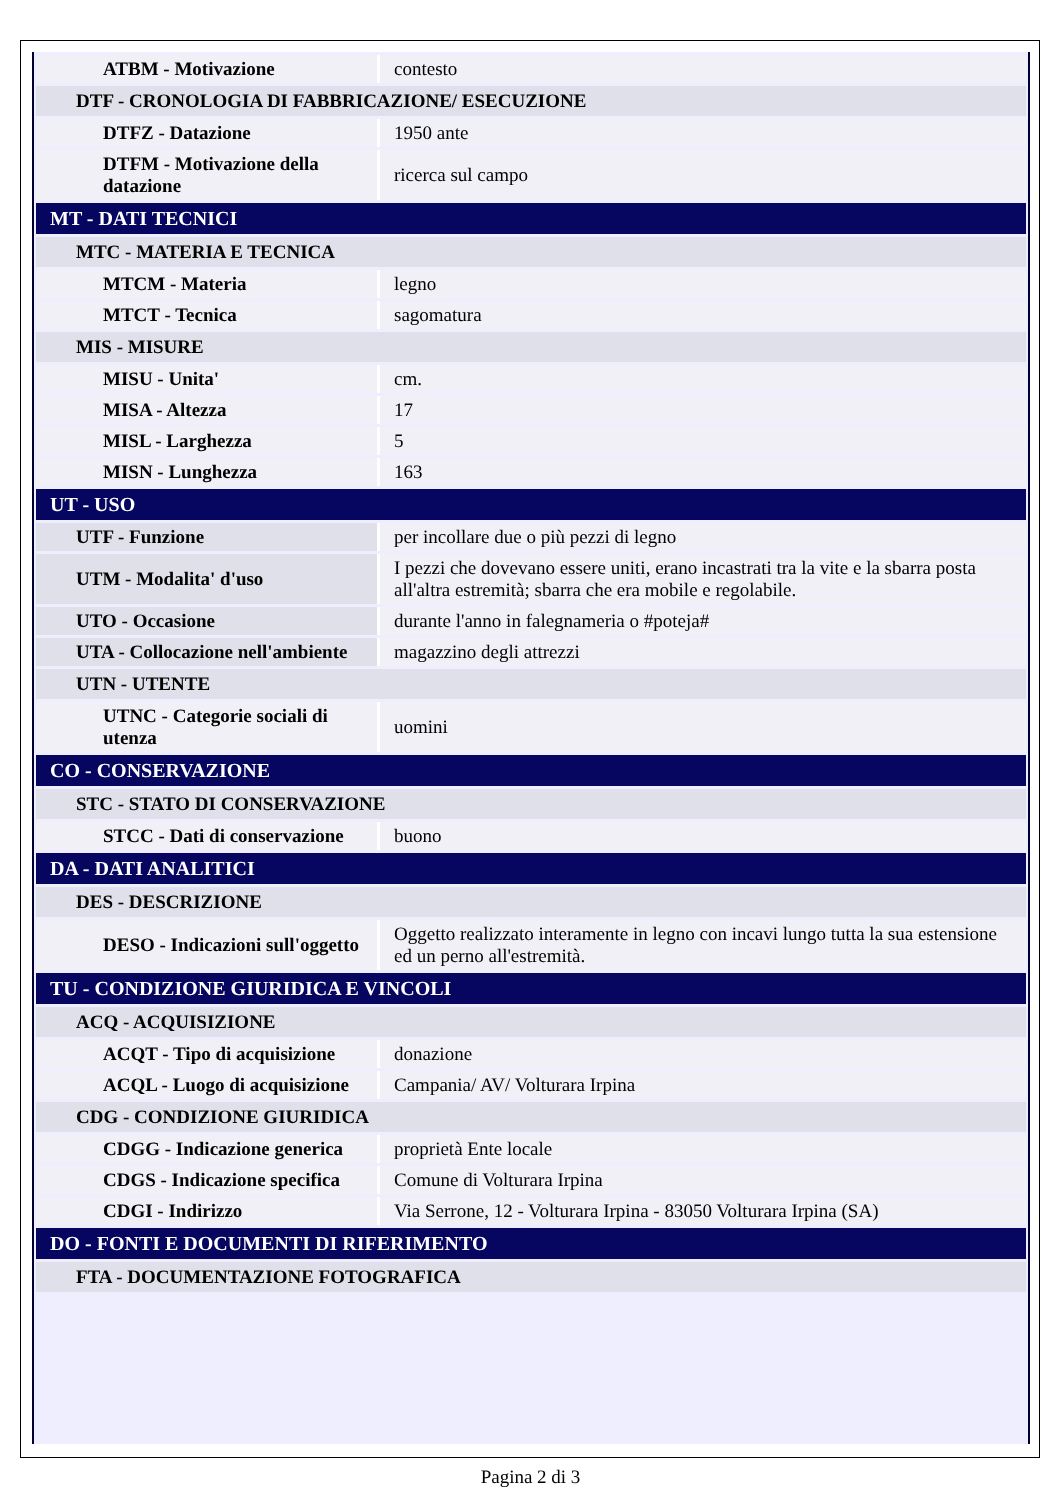| ATBM - Motivazione | contesto |
| DTF - CRONOLOGIA DI FABBRICAZIONE/ ESECUZIONE | |
| DTFZ - Datazione | 1950 ante |
| DTFM - Motivazione della datazione | ricerca sul campo |
| MT - DATI TECNICI | |
| MTC - MATERIA E TECNICA | |
| MTCM - Materia | legno |
| MTCT - Tecnica | sagomatura |
| MIS - MISURE | |
| MISU - Unita' | cm. |
| MISA - Altezza | 17 |
| MISL - Larghezza | 5 |
| MISN - Lunghezza | 163 |
| UT - USO | |
| UTF - Funzione | per incollare due o più pezzi di legno |
| UTM - Modalita' d'uso | I pezzi che dovevano essere uniti, erano incastrati tra la vite e la sbarra posta all'altra estremità; sbarra che era mobile e regolabile. |
| UTO - Occasione | durante l'anno in falegnameria o #poteja# |
| UTA - Collocazione nell'ambiente | magazzino degli attrezzi |
| UTN - UTENTE | |
| UTNC - Categorie sociali di utenza | uomini |
| CO - CONSERVAZIONE | |
| STC - STATO DI CONSERVAZIONE | |
| STCC - Dati di conservazione | buono |
| DA - DATI ANALITICI | |
| DES - DESCRIZIONE | |
| DESO - Indicazioni sull'oggetto | Oggetto realizzato interamente in legno con incavi lungo tutta la sua estensione ed un perno all'estremità. |
| TU - CONDIZIONE GIURIDICA E VINCOLI | |
| ACQ - ACQUISIZIONE | |
| ACQT - Tipo di acquisizione | donazione |
| ACQL - Luogo di acquisizione | Campania/ AV/ Volturara Irpina |
| CDG - CONDIZIONE GIURIDICA | |
| CDGG - Indicazione generica | proprietà Ente locale |
| CDGS - Indicazione specifica | Comune di Volturara Irpina |
| CDGI - Indirizzo | Via Serrone, 12 - Volturara Irpina - 83050 Volturara Irpina (SA) |
| DO - FONTI E DOCUMENTI DI RIFERIMENTO | |
| FTA - DOCUMENTAZIONE FOTOGRAFICA | |
Pagina 2 di 3